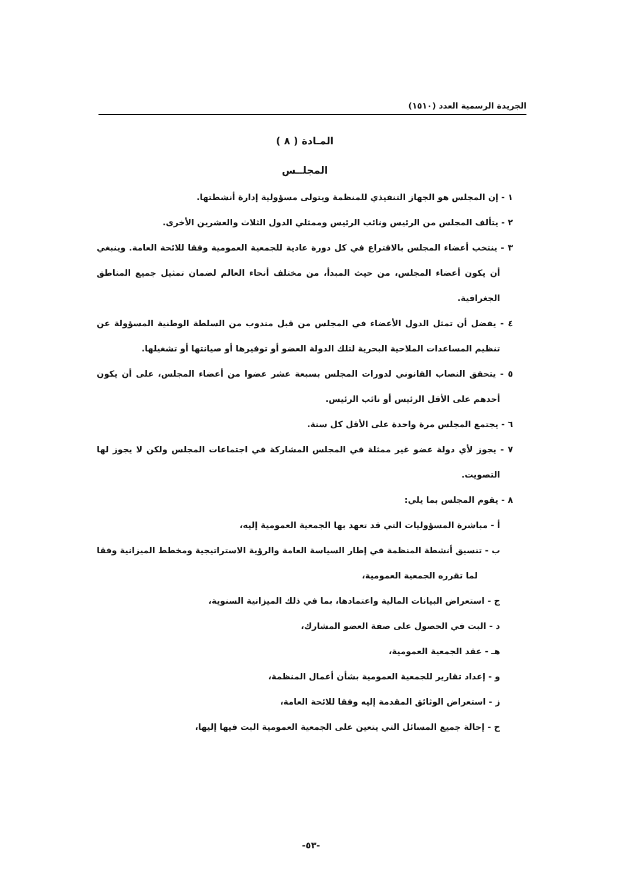الجريدة الرسمية العدد (١٥١٠)
المـادة ( ٨ )
المجلــس
١ - إن المجلس هو الجهاز التنفيذي للمنظمة ويتولى مسؤولية إدارة أنشطتها.
٢ - يتألف المجلس من الرئيس ونائب الرئيس وممثلي الدول الثلاث والعشرين الأخرى.
٣ - ينتخب أعضاء المجلس بالاقتراع في كل دورة عادية للجمعية العمومية وفقا للائحة العامة. وينبغي أن يكون أعضاء المجلس، من حيث المبدأ، من مختلف أنحاء العالم لضمان تمثيل جميع المناطق الجغرافية.
٤ - يفضل أن تمثل الدول الأعضاء في المجلس من قبل مندوب من السلطة الوطنية المسؤولة عن تنظيم المساعدات الملاحية البحرية لتلك الدولة العضو أو توفيرها أو صيانتها أو تشغيلها.
٥ - يتحقق النصاب القانوني لدورات المجلس بسبعة عشر عضوا من أعضاء المجلس، على أن يكون أحدهم على الأقل الرئيس أو نائب الرئيس.
٦ - يجتمع المجلس مرة واحدة على الأقل كل سنة.
٧ - يجوز لأي دولة عضو غير ممثلة في المجلس المشاركة في اجتماعات المجلس ولكن لا يجوز لها التصويت.
٨ - يقوم المجلس بما يلي:
أ - مباشرة المسؤوليات التي قد تعهد بها الجمعية العمومية إليه،
ب - تنسيق أنشطة المنظمة في إطار السياسة العامة والرؤية الاستراتيجية ومخطط الميزانية وفقا لما تقرره الجمعية العمومية،
ج - استعراض البيانات المالية واعتمادها، بما في ذلك الميزانية السنوية،
د - البت في الحصول على صفة العضو المشارك،
هـ - عقد الجمعية العمومية،
و - إعداد تقارير للجمعية العمومية بشأن أعمال المنظمة،
ز - استعراض الوثائق المقدمة إليه وفقا للائحة العامة،
ح - إحالة جميع المسائل التي يتعين على الجمعية العمومية البت فيها إليها،
-٥٣-